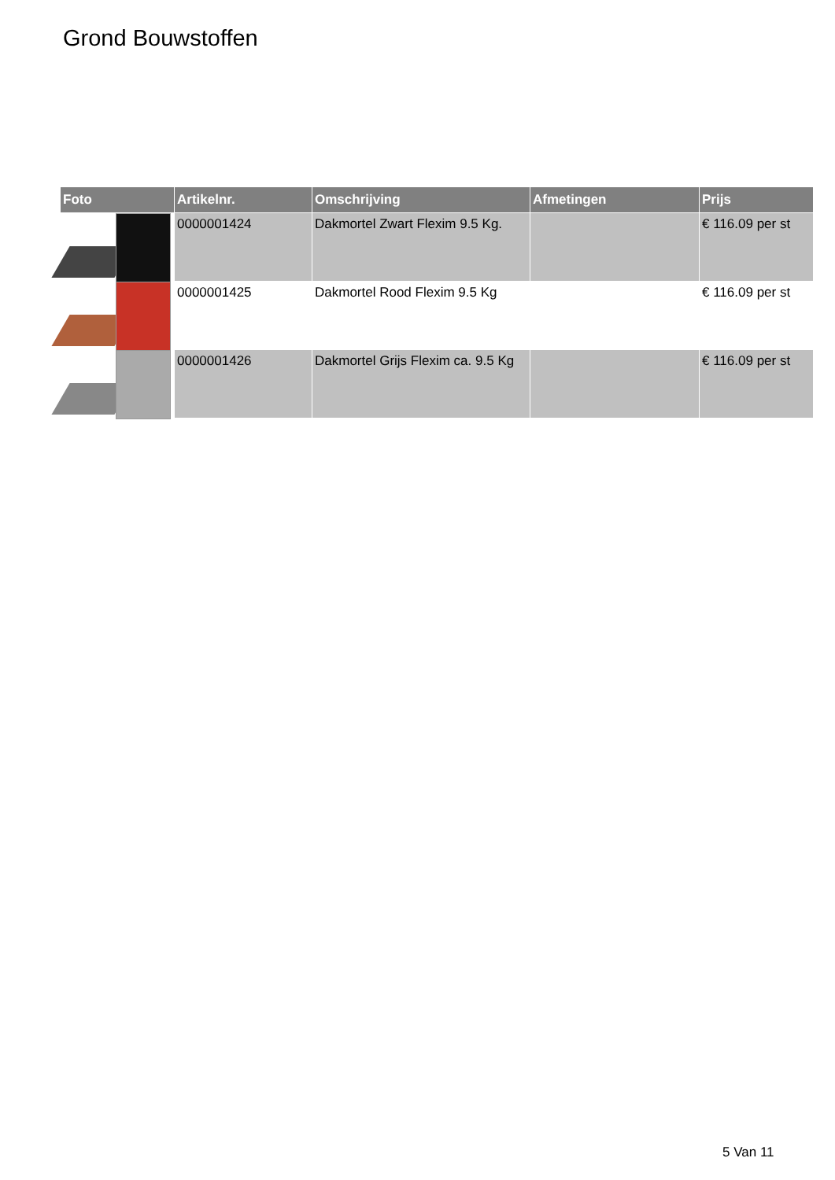Grond Bouwstoffen
| Foto | Artikelnr. | Omschrijving | Afmetingen | Prijs |
| --- | --- | --- | --- | --- |
| | 0000001424 | Dakmortel Zwart Flexim 9.5 Kg. | | € 116.09 per st |
| | 0000001425 | Dakmortel Rood Flexim 9.5 Kg | | € 116.09 per st |
| | 0000001426 | Dakmortel Grijs Flexim ca. 9.5 Kg | | € 116.09 per st |
5 Van 11